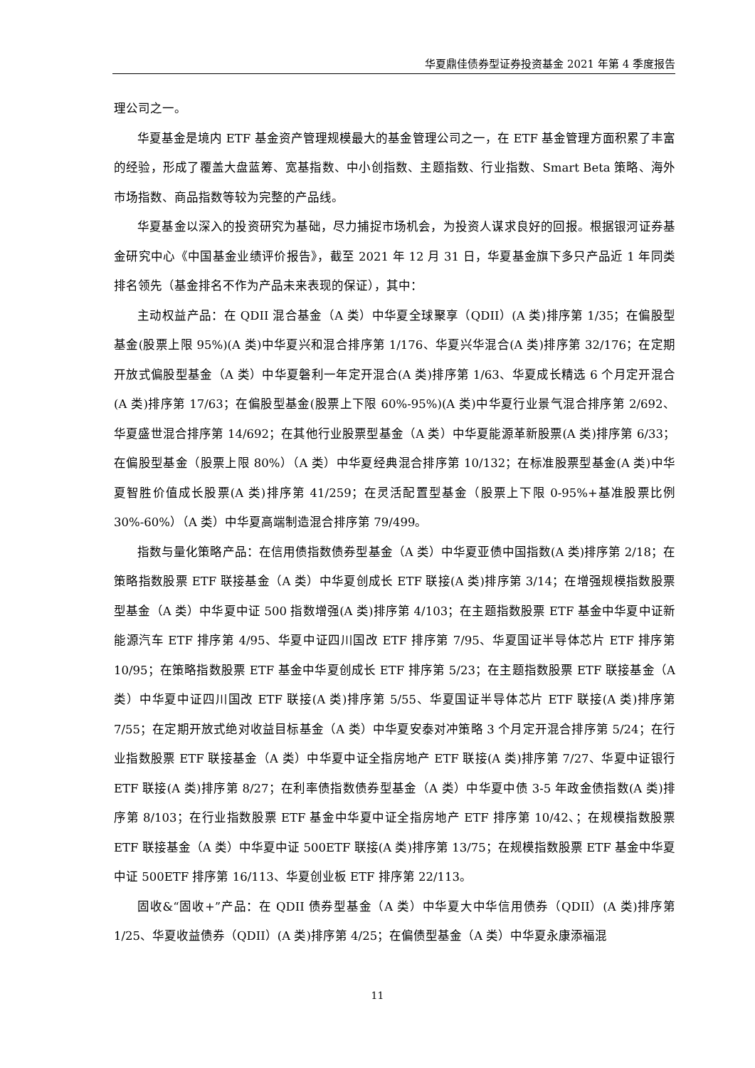华夏鼎佳债券型证券投资基金 2021 年第 4 季度报告
理公司之一。
华夏基金是境内 ETF 基金资产管理规模最大的基金管理公司之一，在 ETF 基金管理方面积累了丰富的经验，形成了覆盖大盘蓝筹、宽基指数、中小创指数、主题指数、行业指数、Smart Beta 策略、海外市场指数、商品指数等较为完整的产品线。
华夏基金以深入的投资研究为基础，尽力捕捉市场机会，为投资人谋求良好的回报。根据银河证券基金研究中心《中国基金业绩评价报告》，截至 2021 年 12 月 31 日，华夏基金旗下多只产品近 1 年同类排名领先（基金排名不作为产品未来表现的保证），其中：
主动权益产品：在 QDII 混合基金（A 类）中华夏全球聚享（QDII）(A 类)排序第 1/35；在偏股型基金(股票上限 95%)(A 类)中华夏兴和混合排序第 1/176、华夏兴华混合(A 类)排序第 32/176；在定期开放式偏股型基金（A 类）中华夏磐利一年定开混合(A 类)排序第 1/63、华夏成长精选 6 个月定开混合(A 类)排序第 17/63；在偏股型基金(股票上下限 60%-95%)(A 类)中华夏行业景气混合排序第 2/692、华夏盛世混合排序第 14/692；在其他行业股票型基金（A 类）中华夏能源革新股票(A 类)排序第 6/33；在偏股型基金（股票上限 80%）（A 类）中华夏经典混合排序第 10/132；在标准股票型基金(A 类)中华夏智胜价值成长股票(A 类)排序第 41/259；在灵活配置型基金（股票上下限 0-95%+基准股票比例 30%-60%）（A 类）中华夏高端制造混合排序第 79/499。
指数与量化策略产品：在信用债指数债券型基金（A 类）中华夏亚债中国指数(A 类)排序第 2/18；在策略指数股票 ETF 联接基金（A 类）中华夏创成长 ETF 联接(A 类)排序第 3/14；在增强规模指数股票型基金（A 类）中华夏中证 500 指数增强(A 类)排序第 4/103；在主题指数股票 ETF 基金中华夏中证新能源汽车 ETF 排序第 4/95、华夏中证四川国改 ETF 排序第 7/95、华夏国证半导体芯片 ETF 排序第 10/95；在策略指数股票 ETF 基金中华夏创成长 ETF 排序第 5/23；在主题指数股票 ETF 联接基金（A 类）中华夏中证四川国改 ETF 联接(A 类)排序第 5/55、华夏国证半导体芯片 ETF 联接(A 类)排序第 7/55；在定期开放式绝对收益目标基金（A 类）中华夏安泰对冲策略 3 个月定开混合排序第 5/24；在行业指数股票 ETF 联接基金（A 类）中华夏中证全指房地产 ETF 联接(A 类)排序第 7/27、华夏中证银行 ETF 联接(A 类)排序第 8/27；在利率债指数债券型基金（A 类）中华夏中债 3-5 年政金债指数(A 类)排序第 8/103；在行业指数股票 ETF 基金中华夏中证全指房地产 ETF 排序第 10/42、；在规模指数股票 ETF 联接基金（A 类）中华夏中证 500ETF 联接(A 类)排序第 13/75；在规模指数股票 ETF 基金中华夏中证 500ETF 排序第 16/113、华夏创业板 ETF 排序第 22/113。
固收&“固收+”产品：在 QDII 债券型基金（A 类）中华夏大中华信用债券（QDII）(A 类)排序第 1/25、华夏收益债券（QDII）(A 类)排序第 4/25；在偏债型基金（A 类）中华夏永康添福混
11